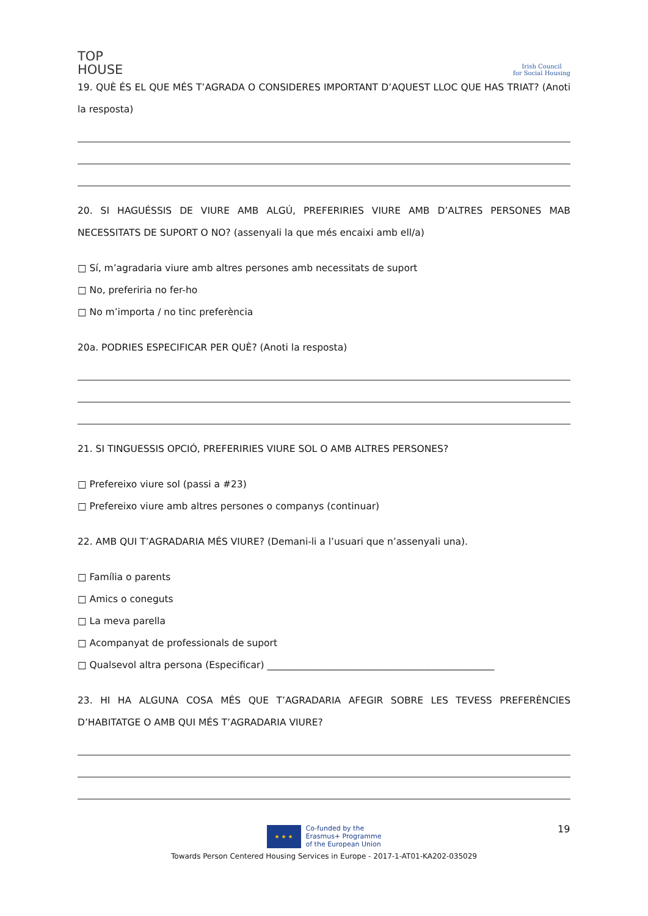TOP
HOUSE
Irish Council
for Social Housing
19. QUÈ ÉS EL QUE MÉS T’AGRADA O CONSIDERES IMPORTANT D’AQUEST LLOC QUE HAS TRIAT? (Anoti la resposta)
20. SI HAGUÉSSIS DE VIURE AMB ALGÚ, PREFERIRIES VIURE AMB D’ALTRES PERSONES MAB NECESSITATS DE SUPORT O NO? (assenyali la que més encaixi amb ell/a)
□ Sí, m’agradaria viure amb altres persones amb necessitats de suport
□ No, preferiria no fer-ho
□ No m’importa / no tinc preferència
20a. PODRIES ESPECIFICAR PER QUÈ? (Anoti la resposta)
21. SI TINGUESSIS OPCIÓ, PREFERIRIES VIURE SOL O AMB ALTRES PERSONES?
□ Prefereixo viure sol (passi a #23)
□ Prefereixo viure amb altres persones o companys (continuar)
22. AMB QUI T’AGRADARIA MÉS VIURE? (Demani-li a l’usuari que n’assenyali una).
□ Família o parents
□ Amics o coneguts
□ La meva parella
□ Acompanyat de professionals de suport
□ Qualsevol altra persona (Especificar) ________________________________________________
23. HI HA ALGUNA COSA MÉS QUE T’AGRADARIA AFEGIR SOBRE LES TEVESS PREFERÈNCIES D’HABITATGE O AMB QUI MÉS T’AGRADARIA VIURE?
19
★ ★ ★
Co-funded by the
Erasmus+ Programme
of the European Union
Towards Person Centered Housing Services in Europe - 2017-1-AT01-KA202-035029